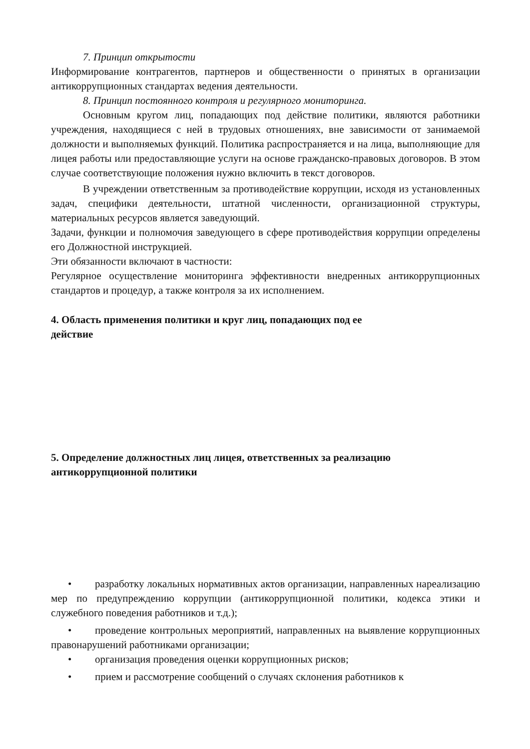7. Принцип открытости
Информирование контрагентов, партнеров и общественности о принятых в организации антикоррупционных стандартах ведения деятельности.
8. Принцип постоянного контроля и регулярного мониторинга.
Основным кругом лиц, попадающих под действие политики, являются работники учреждения, находящиеся с ней в трудовых отношениях, вне зависимости от занимаемой должности и выполняемых функций. Политика распространяется и на лица, выполняющие для лицея работы или предоставляющие услуги на основе гражданско-правовых договоров. В этом случае соответствующие положения нужно включить в текст договоров.
В учреждении ответственным за противодействие коррупции, исходя из установленных задач, специфики деятельности, штатной численности, организационной структуры, материальных ресурсов является заведующий.
Задачи, функции и полномочия заведующего в сфере противодействия коррупции определены его Должностной инструкцией.
Эти обязанности включают в частности:
Регулярное осуществление мониторинга эффективности внедренных антикоррупционных стандартов и процедур, а также контроля за их исполнением.
4. Область применения политики и круг лиц, попадающих под ее
действие
5. Определение должностных лиц лицея, ответственных за реализацию
антикоррупционной политики
• разработку локальных нормативных актов организации, направленных нареализацию мер по предупреждению коррупции (антикоррупционной политики, кодекса этики и служебного поведения работников и т.д.);
• проведение контрольных мероприятий, направленных на выявление коррупционных правонарушений работниками организации;
• организация проведения оценки коррупционных рисков;
• прием и рассмотрение сообщений о случаях склонения работников к